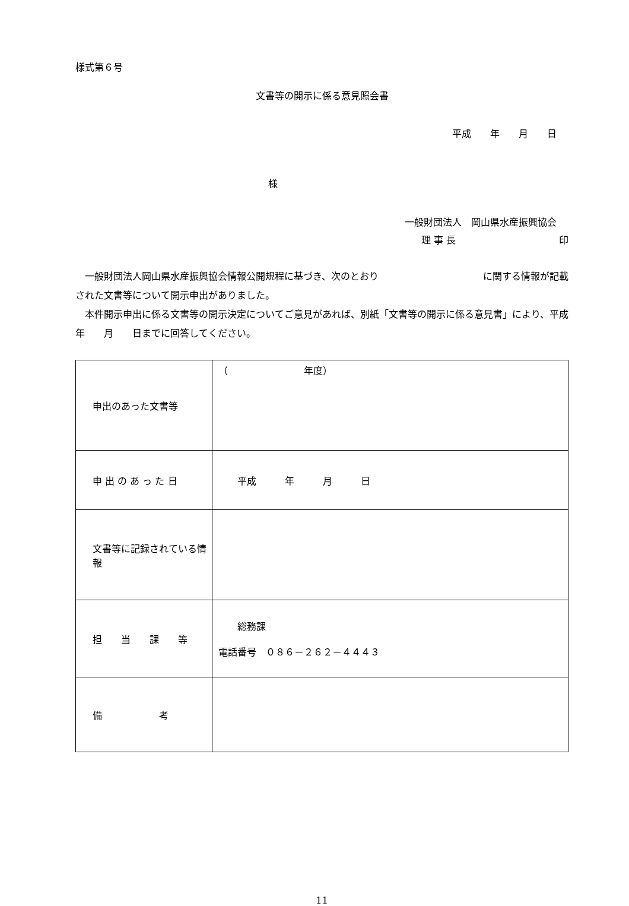様式第６号
文書等の開示に係る意見照会書
平成　　年　　月　　日
様
一般財団法人　岡山県水産振興協会
理 事 長 印
　一般財団法人岡山県水産振興協会情報公開規程に基づき、次のとおり　　　　　　　　　　　に関する情報が記載された文書等について開示申出がありました。
　本件開示申出に係る文書等の開示決定についてご意見があれば、別紙「文書等の開示に係る意見書」により、平成　　年　　月　　日までに回答してください。
| 申出のあった文書等 | （ 年度） |
| 申 出 の あ っ た 日 | 平成 年 月 日 |
| 文書等に記録されている情報 | |
| 担 当 課 等 | 総務課 電話番号 ０８６－２６２－４４４３ |
| 備 考 | |
11